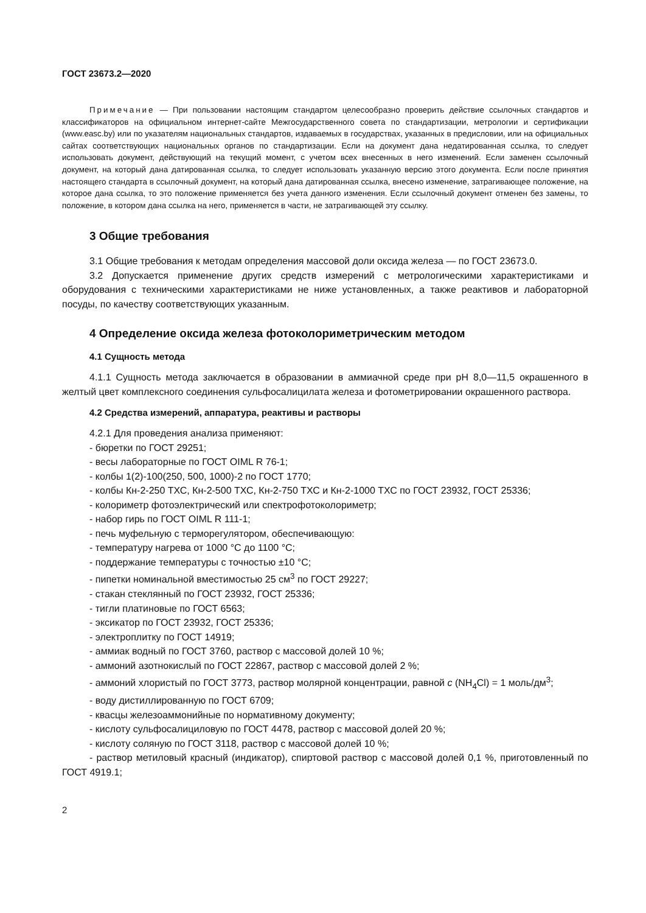ГОСТ 23673.2—2020
Примечание — При пользовании настоящим стандартом целесообразно проверить действие ссылочных стандартов и классификаторов на официальном интернет-сайте Межгосударственного совета по стандартизации, метрологии и сертификации (www.easc.by) или по указателям национальных стандартов, издаваемых в государствах, указанных в предисловии, или на официальных сайтах соответствующих национальных органов по стандартизации. Если на документ дана недатированная ссылка, то следует использовать документ, действующий на текущий момент, с учетом всех внесенных в него изменений. Если заменен ссылочный документ, на который дана датированная ссылка, то следует использовать указанную версию этого документа. Если после принятия настоящего стандарта в ссылочный документ, на который дана датированная ссылка, внесено изменение, затрагивающее положение, на которое дана ссылка, то это положение применяется без учета данного изменения. Если ссылочный документ отменен без замены, то положение, в котором дана ссылка на него, применяется в части, не затрагивающей эту ссылку.
3 Общие требования
3.1 Общие требования к методам определения массовой доли оксида железа — по ГОСТ 23673.0.
3.2 Допускается применение других средств измерений с метрологическими характеристиками и оборудования с техническими характеристиками не ниже установленных, а также реактивов и лабораторной посуды, по качеству соответствующих указанным.
4 Определение оксида железа фотоколориметрическим методом
4.1 Сущность метода
4.1.1 Сущность метода заключается в образовании в аммиачной среде при pH 8,0—11,5 окрашенного в желтый цвет комплексного соединения сульфосалицилата железа и фотометрировании окрашенного раствора.
4.2 Средства измерений, аппаратура, реактивы и растворы
4.2.1 Для проведения анализа применяют:
- бюретки по ГОСТ 29251;
- весы лабораторные по ГОСТ OIML R 76-1;
- колбы 1(2)-100(250, 500, 1000)-2 по ГОСТ 1770;
- колбы Кн-2-250 ТХС, Кн-2-500 ТХС, Кн-2-750 ТХС и Кн-2-1000 ТХС по ГОСТ 23932, ГОСТ 25336;
- колориметр фотоэлектрический или спектрофотоколориметр;
- набор гирь по ГОСТ OIML R 111-1;
- печь муфельную с терморегулятором, обеспечивающую:
- температуру нагрева от 1000 °С до 1100 °С;
- поддержание температуры с точностью ±10 °С;
- пипетки номинальной вместимостью 25 см<sup>3</sup> по ГОСТ 29227;
- стакан стеклянный по ГОСТ 23932, ГОСТ 25336;
- тигли платиновые по ГОСТ 6563;
- эксикатор по ГОСТ 23932, ГОСТ 25336;
- электроплитку по ГОСТ 14919;
- аммиак водный по ГОСТ 3760, раствор с массовой долей 10 %;
- аммоний азотнокислый по ГОСТ 22867, раствор с массовой долей 2 %;
- аммоний хлористый по ГОСТ 3773, раствор молярной концентрации, равной с (NH<sub>4</sub>Cl) = 1 моль/дм<sup>3</sup>;
- воду дистиллированную по ГОСТ 6709;
- квасцы железоаммонийные по нормативному документу;
- кислоту сульфосалициловую по ГОСТ 4478, раствор с массовой долей 20 %;
- кислоту соляную по ГОСТ 3118, раствор с массовой долей 10 %;
- раствор метиловый красный (индикатор), спиртовой раствор с массовой долей 0,1 %, приготовленный по ГОСТ 4919.1;
2